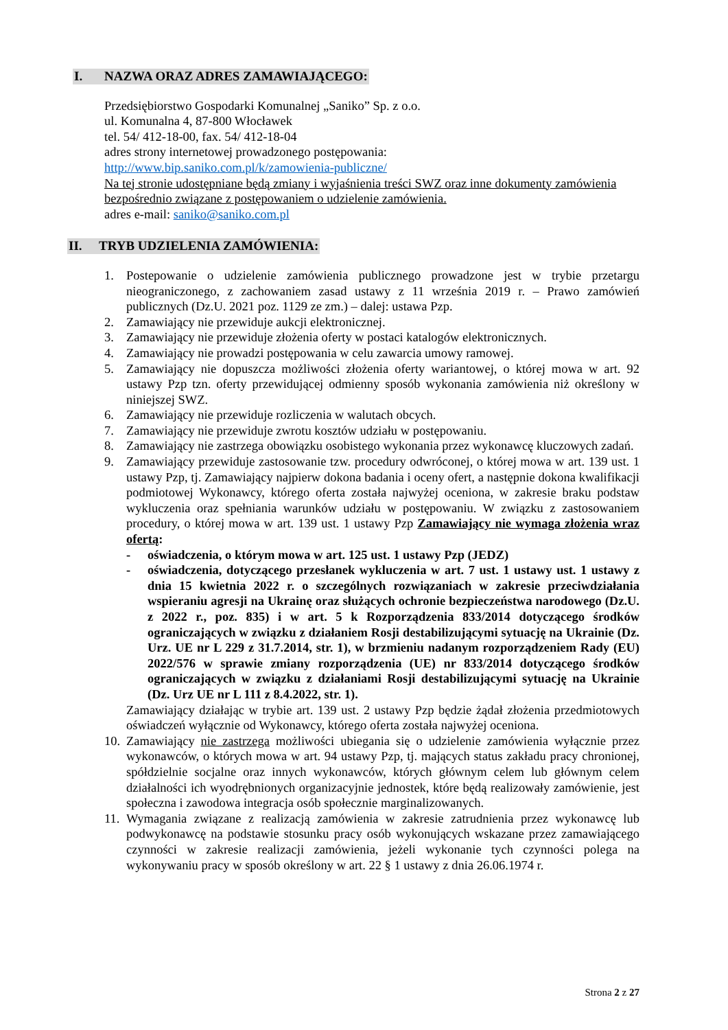I. NAZWA ORAZ ADRES ZAMAWIAJĄCEGO:
Przedsiębiorstwo Gospodarki Komunalnej „Saniko” Sp. z o.o.
ul. Komunalna 4, 87-800 Włocławek
tel. 54/ 412-18-00, fax. 54/ 412-18-04
adres strony internetowej prowadzonego postępowania:
http://www.bip.saniko.com.pl/k/zamowienia-publiczne/
Na tej stronie udostępniane będą zmiany i wyjaśnienia treści SWZ oraz inne dokumenty zamówienia bezpośrednio związane z postępowaniem o udzielenie zamówienia.
adres e-mail: saniko@saniko.com.pl
II. TRYB UDZIELENIA ZAMÓWIENIA:
1. Postepowanie o udzielenie zamówienia publicznego prowadzone jest w trybie przetargu nieograniczonego, z zachowaniem zasad ustawy z 11 września 2019 r. – Prawo zamówień publicznych (Dz.U. 2021 poz. 1129 ze zm.) – dalej: ustawa Pzp.
2. Zamawiający nie przewiduje aukcji elektronicznej.
3. Zamawiający nie przewiduje złożenia oferty w postaci katalogów elektronicznych.
4. Zamawiający nie prowadzi postępowania w celu zawarcia umowy ramowej.
5. Zamawiający nie dopuszcza możliwości złożenia oferty wariantowej, o której mowa w art. 92 ustawy Pzp tzn. oferty przewidującej odmienny sposób wykonania zamówienia niż określony w niniejszej SWZ.
6. Zamawiający nie przewiduje rozliczenia w walutach obcych.
7. Zamawiający nie przewiduje zwrotu kosztów udziału w postępowaniu.
8. Zamawiający nie zastrzega obowiązku osobistego wykonania przez wykonawcę kluczowych zadań.
9. Zamawiający przewiduje zastosowanie tzw. procedury odwróconej, o której mowa w art. 139 ust. 1 ustawy Pzp, tj. Zamawiający najpierw dokona badania i oceny ofert, a następnie dokona kwalifikacji podmiotowej Wykonawcy, którego oferta została najwyżej oceniona, w zakresie braku podstaw wykluczenia oraz spełniania warunków udziału w postępowaniu. W związku z zastosowaniem procedury, o której mowa w art. 139 ust. 1 ustawy Pzp Zamawiający nie wymaga złożenia wraz ofertą:
- oświadczenia, o którym mowa w art. 125 ust. 1 ustawy Pzp (JEDZ)
- oświadczenia, dotyczącego przesłanek wykluczenia w art. 7 ust. 1 ustawy ust. 1 ustawy z dnia 15 kwietnia 2022 r. o szczególnych rozwiązaniach w zakresie przeciwdziałania wspieraniu agresji na Ukrainę oraz służących ochronie bezpieczeństwa narodowego (Dz.U. z 2022 r., poz. 835) i w art. 5 k Rozporządzenia 833/2014 dotyczącego środków ograniczających w związku z działaniem Rosji destabilizującymi sytuację na Ukrainie (Dz. Urz. UE nr L 229 z 31.7.2014, str. 1), w brzmieniu nadanym rozporządzeniem Rady (EU) 2022/576 w sprawie zmiany rozporządzenia (UE) nr 833/2014 dotyczącego środków ograniczających w związku z działaniami Rosji destabilizującymi sytuację na Ukrainie (Dz. Urz UE nr L 111 z 8.4.2022, str. 1).
Zamawiający działając w trybie art. 139 ust. 2 ustawy Pzp będzie żądał złożenia przedmiotowych oświadczeń wyłącznie od Wykonawcy, którego oferta została najwyżej oceniona.
10. Zamawiający nie zastrzega możliwości ubiegania się o udzielenie zamówienia wyłącznie przez wykonawców, o których mowa w art. 94 ustawy Pzp, tj. mających status zakładu pracy chronionej, spółdzielnie socjalne oraz innych wykonawców, których głównym celem lub głównym celem działalności ich wyodrębnionych organizacyjnie jednostek, które będą realizowały zamówienie, jest społeczna i zawodowa integracja osób społecznie marginalizowanych.
11. Wymagania związane z realizacją zamówienia w zakresie zatrudnienia przez wykonawcę lub podwykonawcę na podstawie stosunku pracy osób wykonujących wskazane przez zamawiającego czynności w zakresie realizacji zamówienia, jeżeli wykonanie tych czynności polega na wykonywaniu pracy w sposób określony w art. 22 § 1 ustawy z dnia 26.06.1974 r.
Strona 2 z 27